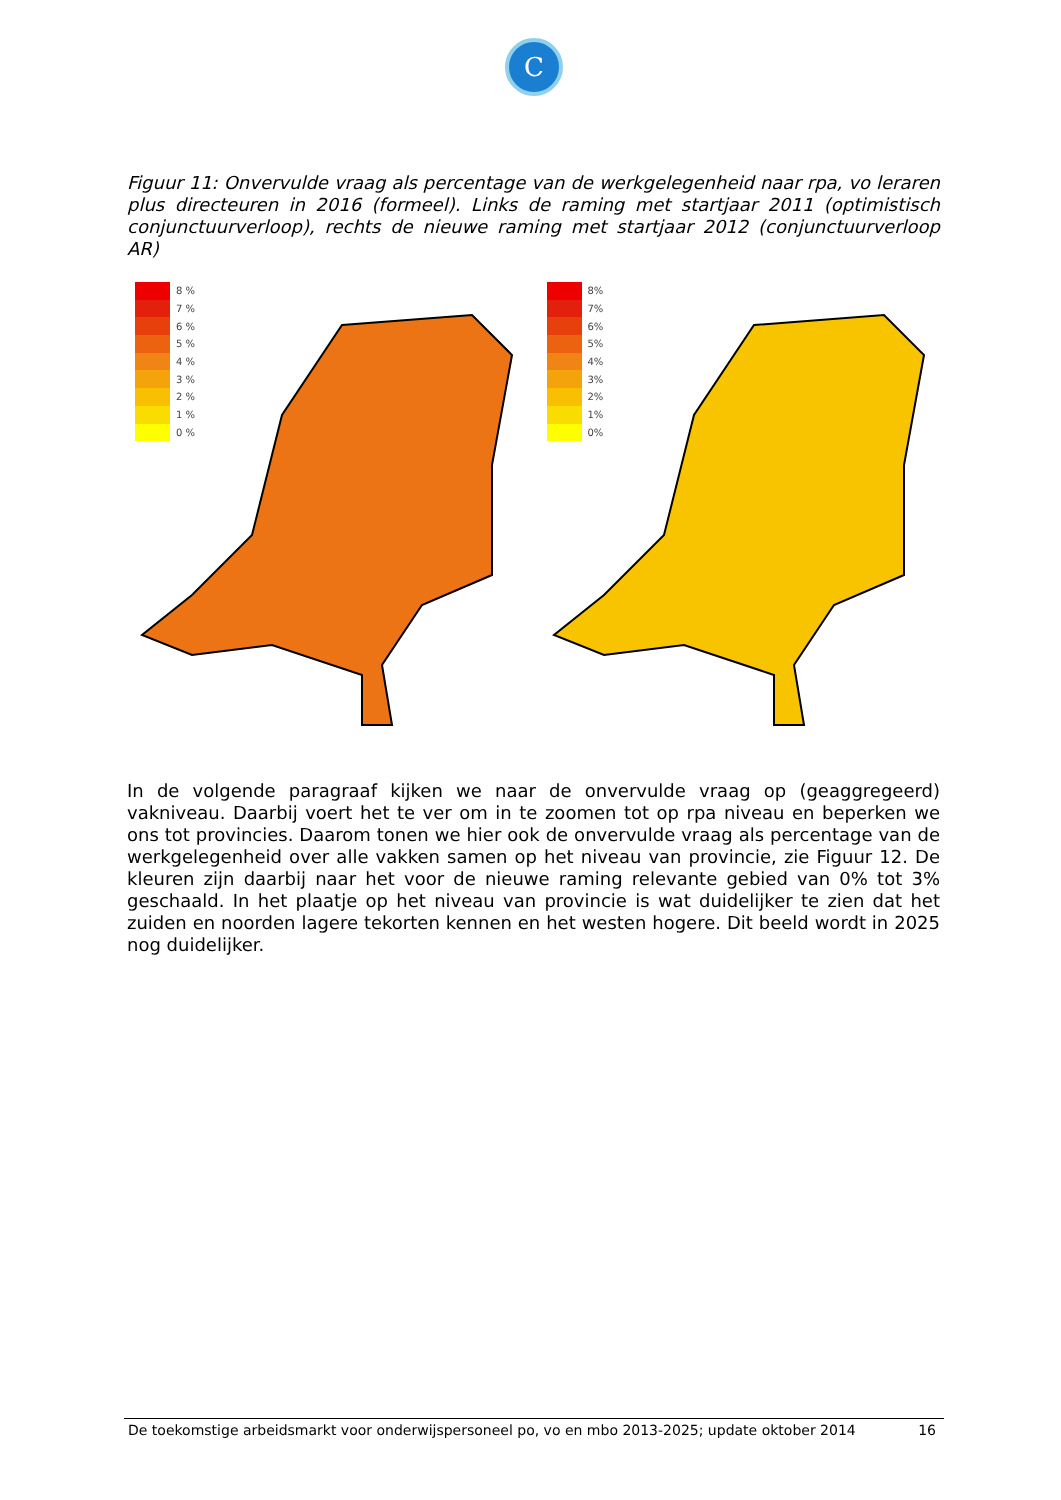C
Figuur 11: Onvervulde vraag als percentage van de werkgelegenheid naar rpa, vo leraren plus directeuren in 2016 (formeel). Links de raming met startjaar 2011 (optimistisch conjunctuurverloop), rechts de nieuwe raming met startjaar 2012 (conjunctuurverloop AR)
8 %
7 %
6 %
5 %
4 %
3 %
2 %
1 %
0 %
8%
7%
6%
5%
4%
3%
2%
1%
0%
In de volgende paragraaf kijken we naar de onvervulde vraag op (geaggregeerd) vakniveau. Daarbij voert het te ver om in te zoomen tot op rpa niveau en beperken we ons tot provincies. Daarom tonen we hier ook de onvervulde vraag als percentage van de werkgelegenheid over alle vakken samen op het niveau van provincie, zie Figuur 12. De kleuren zijn daarbij naar het voor de nieuwe raming relevante gebied van 0% tot 3% geschaald. In het plaatje op het niveau van provincie is wat duidelijker te zien dat het zuiden en noorden lagere tekorten kennen en het westen hogere. Dit beeld wordt in 2025 nog duidelijker.
De toekomstige arbeidsmarkt voor onderwijspersoneel po, vo en mbo 2013-2025; update oktober 2014
16